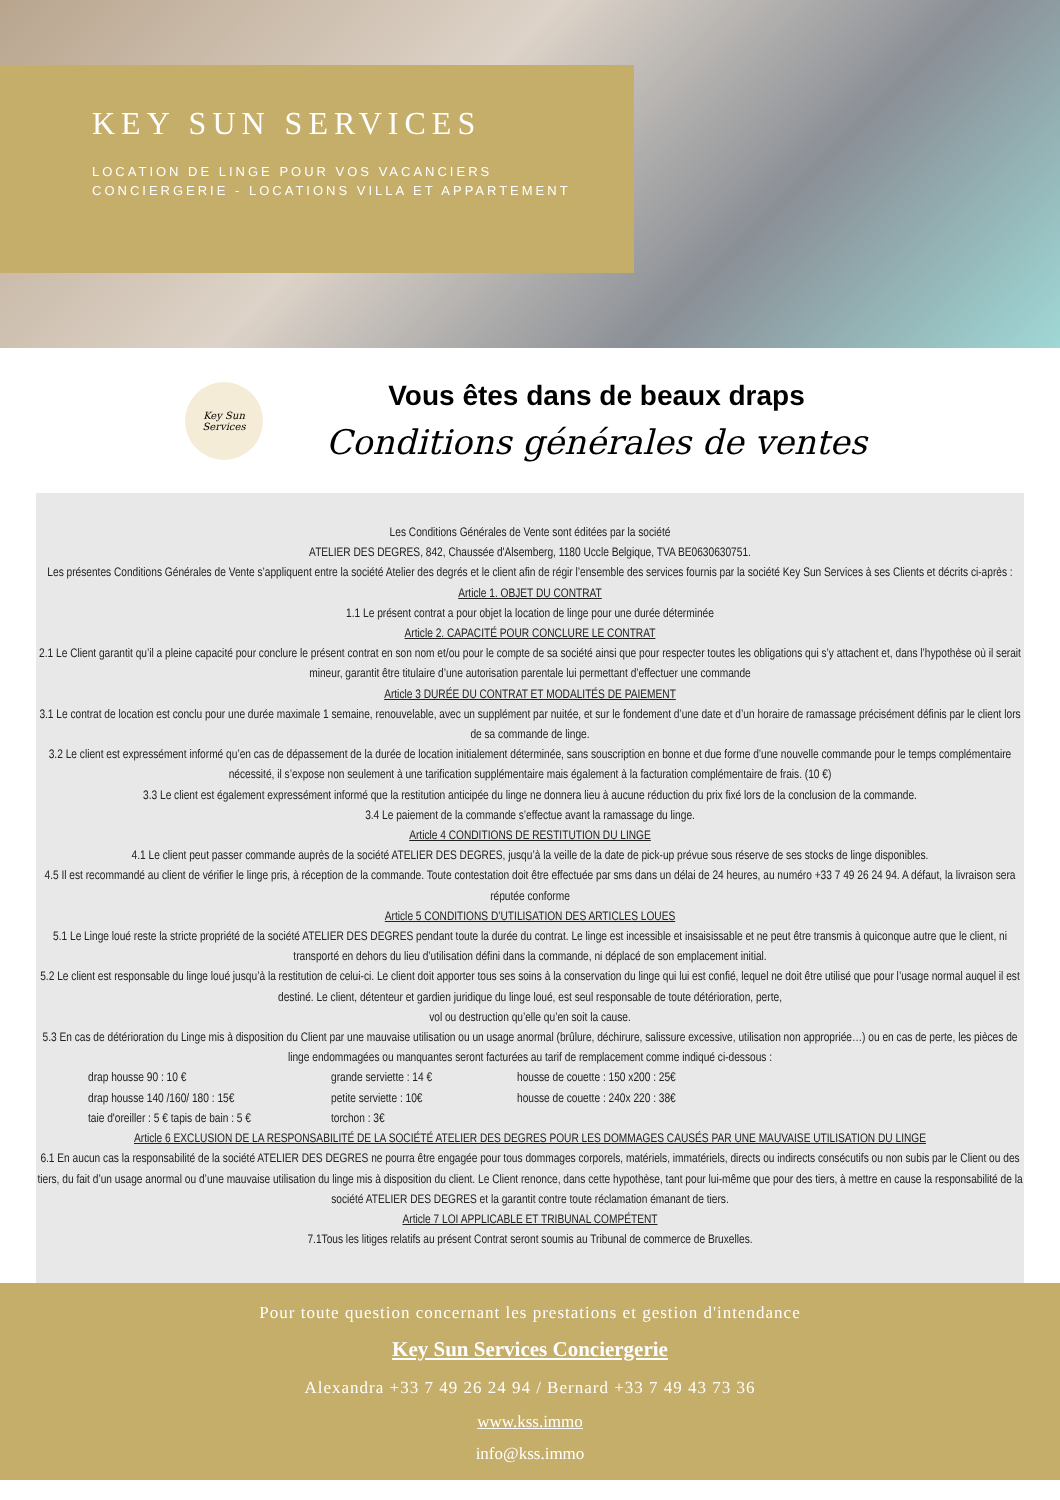KEY SUN SERVICES
LOCATION DE LINGE POUR VOS VACANCIERS
CONCIERGERIE - LOCATIONS VILLA ET APPARTEMENT
Key Sun Services
Vous êtes dans de beaux draps
Conditions générales de ventes
Les Conditions Générales de Vente sont éditées par la société
ATELIER DES DEGRES, 842, Chaussée d'Alsemberg, 1180 Uccle Belgique, TVA BE0630630751.
Les présentes Conditions Générales de Vente s’appliquent entre la société Atelier des degrés et le client afin de régir l’ensemble des services fournis par la société Key Sun Services à ses Clients et décrits ci-après :
Article 1. OBJET DU CONTRAT
1.1 Le présent contrat a pour objet la location de linge pour une durée déterminée
Article 2. CAPACITÉ POUR CONCLURE LE CONTRAT
2.1 Le Client garantit qu’il a pleine capacité pour conclure le présent contrat en son nom et/ou pour le compte de sa société ainsi que pour respecter toutes les obligations qui s’y attachent et, dans l’hypothèse où il serait mineur, garantit être titulaire d’une autorisation parentale lui permettant d’effectuer une commande
Article 3 DURÉE DU CONTRAT ET MODALITÉS DE PAIEMENT
3.1 Le contrat de location est conclu pour une durée maximale 1 semaine, renouvelable, avec un supplément par nuitée, et sur le fondement d’une date et d’un horaire de ramassage précisément définis par le client lors de sa commande de linge.
3.2 Le client est expressément informé qu’en cas de dépassement de la durée de location initialement déterminée, sans souscription en bonne et due forme d’une nouvelle commande pour le temps complémentaire nécessité, il s’expose non seulement à une tarification supplémentaire mais également à la facturation complémentaire de frais. (10 €)
3.3 Le client est également expressément informé que la restitution anticipée du linge ne donnera lieu à aucune réduction du prix fixé lors de la conclusion de la commande.
3.4 Le paiement de la commande s’effectue avant la ramassage du linge.
Article 4 CONDITIONS DE RESTITUTION DU LINGE
4.1 Le client peut passer commande auprès de la société ATELIER DES DEGRES, jusqu’à la veille de la date de pick-up prévue sous réserve de ses stocks de linge disponibles.
4.5 Il est recommandé au client de vérifier le linge pris, à réception de la commande. Toute contestation doit être effectuée par sms dans un délai de 24 heures, au numéro +33 7 49 26 24 94. A défaut, la livraison sera réputée conforme
Article 5 CONDITIONS D’UTILISATION DES ARTICLES LOUES
5.1 Le Linge loué reste la stricte propriété de la société ATELIER DES DEGRES pendant toute la durée du contrat. Le linge est incessible et insaisissable et ne peut être transmis à quiconque autre que le client, ni transporté en dehors du lieu d’utilisation défini dans la commande, ni déplacé de son emplacement initial.
5.2 Le client est responsable du linge loué jusqu’à la restitution de celui-ci. Le client doit apporter tous ses soins à la conservation du linge qui lui est confié, lequel ne doit être utilisé que pour l’usage normal auquel il est destiné. Le client, détenteur et gardien juridique du linge loué, est seul responsable de toute détérioration, perte,
vol ou destruction qu’elle qu’en soit la cause.
5.3 En cas de détérioration du Linge mis à disposition du Client par une mauvaise utilisation ou un usage anormal (brûlure, déchirure, salissure excessive, utilisation non appropriée…) ou en cas de perte, les pièces de linge endommagées ou manquantes seront facturées au tarif de remplacement comme indiqué ci-dessous :
drap housse 90 : 10 € grande serviette : 14 € housse de couette : 150 x200 : 25€ drap housse 140 /160/ 180 : 15€ petite serviette : 10€ housse de couette : 240x 220 : 38€ taie d'oreiller : 5 € tapis de bain : 5 € torchon : 3€
Article 6 EXCLUSION DE LA RESPONSABILITÉ DE LA SOCIÉTÉ ATELIER DES DEGRES POUR LES DOMMAGES CAUSÉS PAR UNE MAUVAISE UTILISATION DU LINGE
6.1 En aucun cas la responsabilité de la société ATELIER DES DEGRES ne pourra être engagée pour tous dommages corporels, matériels, immatériels, directs ou indirects consécutifs ou non subis par le Client ou des tiers, du fait d’un usage anormal ou d’une mauvaise utilisation du linge mis à disposition du client. Le Client renonce, dans cette hypothèse, tant pour lui-même que pour des tiers, à mettre en cause la responsabilité de la société ATELIER DES DEGRES et la garantit contre toute réclamation émanant de tiers.
Article 7 LOI APPLICABLE ET TRIBUNAL COMPÉTENT
7.1Tous les litiges relatifs au présent Contrat seront soumis au Tribunal de commerce de Bruxelles.
Pour toute question concernant les prestations et gestion d'intendance
Key Sun Services Conciergerie
Alexandra +33 7 49 26 24 94 / Bernard +33 7 49 43 73 36
www.kss.immo
info@kss.immo